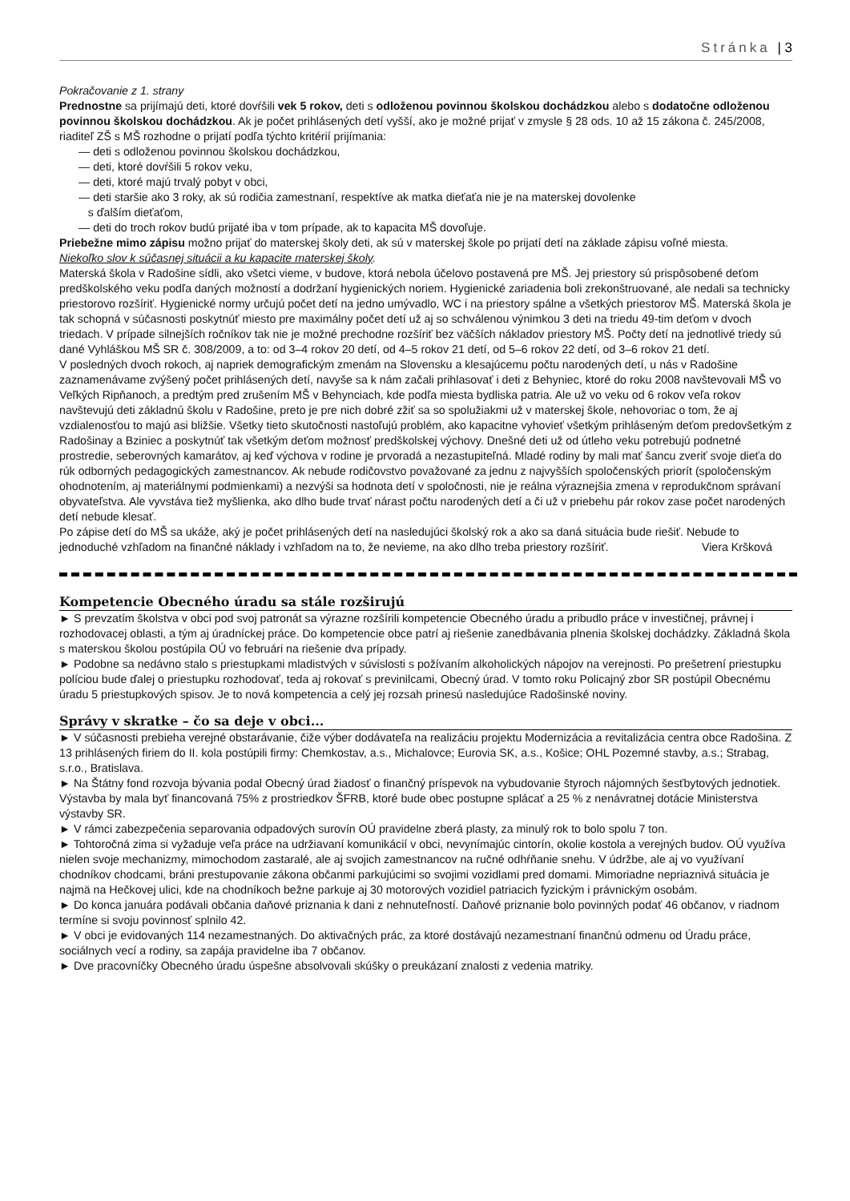Stránka | 3
Pokračovanie z 1. strany
Prednostne sa prijímajú deti, ktoré dovŕšili vek 5 rokov, deti s odloženou povinnou školskou dochádzkou alebo s dodatočne odloženou povinnou školskou dochádzkou. Ak je počet prihlásených detí vyšší, ako je možné prijať v zmysle § 28 ods. 10 až 15 zákona č. 245/2008, riaditeľ ZŠ s MŠ rozhodne o prijatí podľa týchto kritérií prijímania:
— deti s odloženou povinnou školskou dochádzkou,
— deti, ktoré dovŕšili 5 rokov veku,
— deti, ktoré majú trvalý pobyt v obci,
— deti staršie ako 3 roky, ak sú rodičia zamestnaní, respektíve ak matka dieťaťa nie je na materskej dovolenke
s ďalším dieťaťom,
— deti do troch rokov budú prijaté iba v tom prípade, ak to kapacita MŠ dovoľuje.
Priebežne mimo zápisu možno prijať do materskej školy deti, ak sú v materskej škole po prijatí detí na základe zápisu voľné miesta.
Niekoľko slov k súčasnej situácii a ku kapacite materskej školy.
Materská škola v Radošine sídli, ako všetci vieme, v budove, ktorá nebola účelovo postavená pre MŠ. Jej priestory sú prispôsobené deťom predškolského veku podľa daných možností a dodržaní hygienických noriem. Hygienické zariadenia boli zrekonštruované, ale nedali sa technicky priestorovo rozšíriť. Hygienické normy určujú počet detí na jedno umývadlo, WC i na priestory spálne a všetkých priestorov MŠ. Materská škola je tak schopná v súčasnosti poskytnúť miesto pre maximálny počet detí už aj so schválenou výnimkou 3 deti na triedu 49-tim deťom v dvoch triedach. V prípade silnejších ročníkov tak nie je možné prechodne rozšíriť bez väčších nákladov priestory MŠ. Počty detí na jednotlivé triedy sú dané Vyhláškou MŠ SR č. 308/2009, a to: od 3–4 rokov 20 detí, od 4–5 rokov 21 detí, od 5–6 rokov 22 detí, od 3–6 rokov 21 detí.
V posledných dvoch rokoch, aj napriek demografickým zmenám na Slovensku a klesajúcemu počtu narodených detí, u nás v Radošine zaznamenávame zvýšený počet prihlásených detí, navyše sa k nám začali prihlasovať i deti z Behyniec, ktoré do roku 2008 navštevovali MŠ vo Veľkých Ripňanoch, a predtým pred zrušením MŠ v Behynciach, kde podľa miesta bydliska patria. Ale už vo veku od 6 rokov veľa rokov navštevujú deti základnú školu v Radošine, preto je pre nich dobré zžiť sa so spolužiakmi už v materskej škole, nehovoriac o tom, že aj vzdialenosťou to majú asi bližšie. Všetky tieto skutočnosti nastoľujú problém, ako kapacitne vyhovieť všetkým prihláseným deťom predovšetkým z Radošinay a Bziniec a poskytnúť tak všetkým deťom možnosť predškolskej výchovy. Dnešné deti už od útleho veku potrebujú podnetné prostredie, seberovných kamarátov, aj keď výchova v rodine je prvoradá a nezastupiteľná. Mladé rodiny by mali mať šancu zveriť svoje dieťa do rúk odborných pedagogických zamestnancov. Ak nebude rodičovstvo považované za jednu z najvyšších spoločenských priorít (spoločenským ohodnotením, aj materiálnymi podmienkami) a nezvýši sa hodnota detí v spoločnosti, nie je reálna výraznejšia zmena v reprodukčnom správaní obyvateľstva. Ale vyvstáva tiež myšlienka, ako dlho bude trvať nárast počtu narodených detí a či už v priebehu pár rokov zase počet narodených detí nebude klesať.
Po zápise detí do MŠ sa ukáže, aký je počet prihlásených detí na nasledujúci školský rok a ako sa daná situácia bude riešiť. Nebude to jednoduché vzhľadom na finančné náklady i vzhľadom na to, že nevieme, na ako dlho treba priestory rozšíriť.
Viera Kršková
Kompetencie Obecného úradu sa stále rozširujú
► S prevzatím školstva v obci pod svoj patronát sa výrazne rozšírili kompetencie Obecného úradu a pribudlo práce v investičnej, právnej i rozhodovacej oblasti, a tým aj úradníckej práce. Do kompetencie obce patrí aj riešenie zanedbávania plnenia školskej dochádzky. Základná škola s materskou školou postúpila OÚ vo februári na riešenie dva prípady.
► Podobne sa nedávno stalo s priestupkami mladistvých v súvislosti s požívaním alkoholických nápojov na verejnosti. Po prešetrení priestupku políciou bude ďalej o priestupku rozhodovať, teda aj rokovať s previnilcami, Obecný úrad. V tomto roku Policajný zbor SR postúpil Obecnému úradu 5 priestupkových spisov. Je to nová kompetencia a celý jej rozsah prinesú nasledujúce Radošinské noviny.
Správy v skratke – čo sa deje v obci...
► V súčasnosti prebieha verejné obstarávanie, čiže výber dodávateľa na realizáciu projektu Modernizácia a revitalizácia centra obce Radošina. Z 13 prihlásených firiem do II. kola postúpili firmy: Chemkostav, a.s., Michalovce; Eurovia SK, a.s., Košice; OHL Pozemné stavby, a.s.; Strabag, s.r.o., Bratislava.
► Na Štátny fond rozvoja bývania podal Obecný úrad žiadosť o finančný príspevok na vybudovanie štyroch nájomných šesťbytových jednotiek. Výstavba by mala byť financovaná 75% z prostriedkov ŠFRB, ktoré bude obec postupne splácať a 25 % z nenávratnej dotácie Ministerstva výstavby SR.
► V rámci zabezpečenia separovania odpadových surovín OÚ pravidelne zberá plasty, za minulý rok to bolo spolu 7 ton.
► Tohtoročná zima si vyžaduje veľa práce na udržiavaní komunikácií v obci, nevynímajúc cintorín, okolie kostola a verejných budov. OÚ využíva nielen svoje mechanizmy, mimochodom zastaralé, ale aj svojich zamestnancov na ručné odhŕňanie snehu. V údržbe, ale aj vo využívaní chodníkov chodcami, bráni prestupovanie zákona občanmi parkujúcimi so svojimi vozidlami pred domami. Mimoriadne nepriaznivá situácia je najmä na Hečkovej ulici, kde na chodníkoch bežne parkuje aj 30 motorových vozidiel patriacich fyzickým i právnickým osobám.
► Do konca januára podávali občania daňové priznania k dani z nehnuteľností. Daňové priznanie bolo povinných podať 46 občanov, v riadnom termíne si svoju povinnosť splnilo 42.
► V obci je evidovaných 114 nezamestnaných. Do aktivačných prác, za ktoré dostávajú nezamestnaní finančnú odmenu od Úradu práce, sociálnych vecí a rodiny, sa zapája pravidelne iba 7 občanov.
► Dve pracovníčky Obecného úradu úspešne absolvovali skúšky o preukázaní znalosti z vedenia matriky.